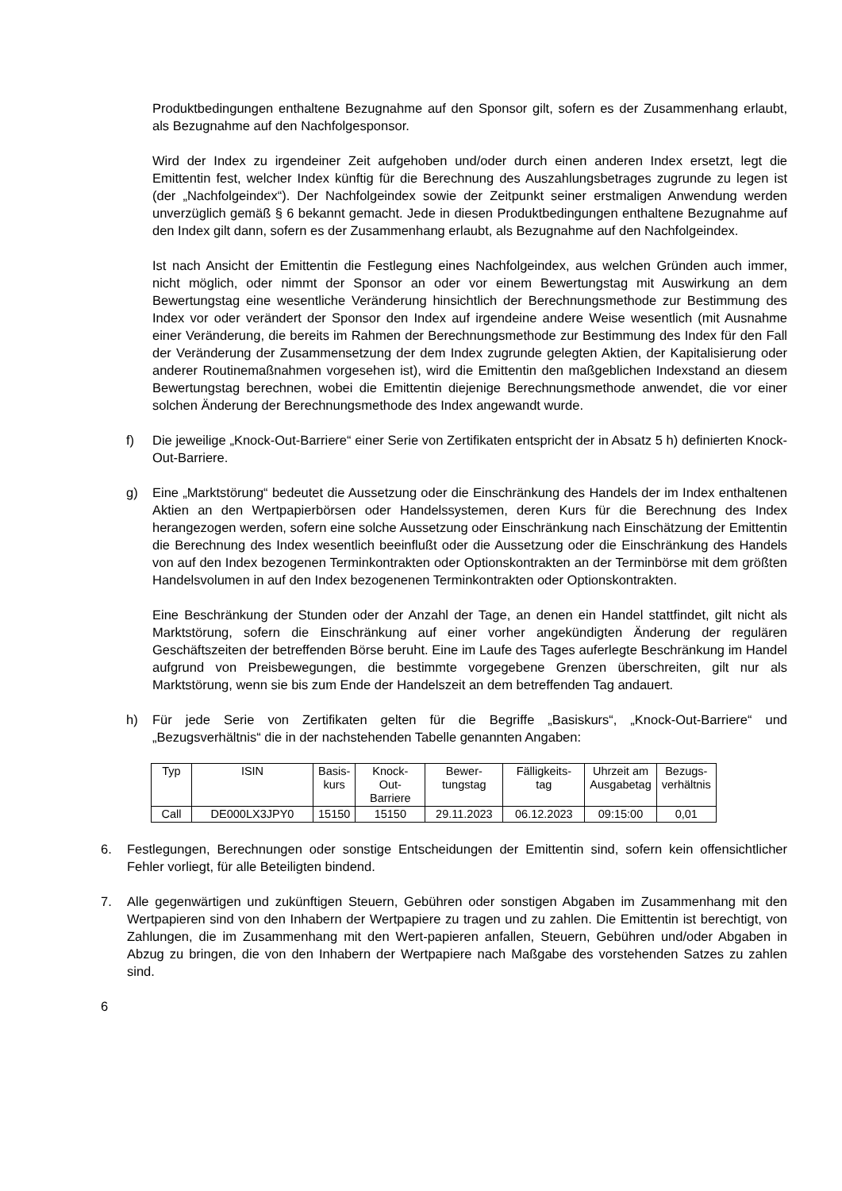Produktbedingungen enthaltene Bezugnahme auf den Sponsor gilt, sofern es der Zusammenhang erlaubt, als Bezugnahme auf den Nachfolgesponsor.
Wird der Index zu irgendeiner Zeit aufgehoben und/oder durch einen anderen Index ersetzt, legt die Emittentin fest, welcher Index künftig für die Berechnung des Auszahlungsbetrages zugrunde zu legen ist (der „Nachfolgeindex“). Der Nachfolgeindex sowie der Zeitpunkt seiner erstmaligen Anwendung werden unverzüglich gemäß § 6 bekannt gemacht. Jede in diesen Produktbedingungen enthaltene Bezugnahme auf den Index gilt dann, sofern es der Zusammenhang erlaubt, als Bezugnahme auf den Nachfolgeindex.
Ist nach Ansicht der Emittentin die Festlegung eines Nachfolgeindex, aus welchen Gründen auch immer, nicht möglich, oder nimmt der Sponsor an oder vor einem Bewertungstag mit Auswirkung an dem Bewertungstag eine wesentliche Veränderung hinsichtlich der Berechnungsmethode zur Bestimmung des Index vor oder verändert der Sponsor den Index auf irgendeine andere Weise wesentlich (mit Ausnahme einer Veränderung, die bereits im Rahmen der Berechnungsmethode zur Bestimmung des Index für den Fall der Veränderung der Zusammensetzung der dem Index zugrunde gelegten Aktien, der Kapitalisierung oder anderer Routinemaßnahmen vorgesehen ist), wird die Emittentin den maßgeblichen Indexstand an diesem Bewertungstag berechnen, wobei die Emittentin diejenige Berechnungsmethode anwendet, die vor einer solchen Änderung der Berechnungsmethode des Index angewandt wurde.
f) Die jeweilige „Knock-Out-Barriere“ einer Serie von Zertifikaten entspricht der in Absatz 5 h) definierten Knock-Out-Barriere.
g) Eine „Marktstörung“ bedeutet die Aussetzung oder die Einschränkung des Handels der im Index enthaltenen Aktien an den Wertpapierbörsen oder Handelssystemen, deren Kurs für die Berechnung des Index herangezogen werden, sofern eine solche Aussetzung oder Einschränkung nach Einschätzung der Emittentin die Berechnung des Index wesentlich beeinflußt oder die Aussetzung oder die Einschränkung des Handels von auf den Index bezogenen Terminkontrakten oder Optionskontrakten an der Terminbörse mit dem größten Handelsvolumen in auf den Index bezogenenen Terminkontrakten oder Optionskontrakten.
Eine Beschränkung der Stunden oder der Anzahl der Tage, an denen ein Handel stattfindet, gilt nicht als Marktstörung, sofern die Einschränkung auf einer vorher angekündigten Änderung der regulären Geschäftszeiten der betreffenden Börse beruht. Eine im Laufe des Tages auferlegte Beschränkung im Handel aufgrund von Preisbewegungen, die bestimmte vorgegebene Grenzen überschreiten, gilt nur als Marktstörung, wenn sie bis zum Ende der Handelszeit an dem betreffenden Tag andauert.
h) Für jede Serie von Zertifikaten gelten für die Begriffe „Basiskurs“, „Knock-Out-Barriere“ und „Bezugsverhältnis“ die in der nachstehenden Tabelle genannten Angaben:
| Typ | ISIN | Basis- kurs | Knock- Out- Barriere | Bewer- tungstag | Fälligkeits- tag | Uhrzeit am Ausgabetag | Bezugs- verhältnis |
| --- | --- | --- | --- | --- | --- | --- | --- |
| Call | DE000LX3JPY0 | 15150 | 15150 | 29.11.2023 | 06.12.2023 | 09:15:00 | 0,01 |
6. Festlegungen, Berechnungen oder sonstige Entscheidungen der Emittentin sind, sofern kein offensichtlicher Fehler vorliegt, für alle Beteiligten bindend.
7. Alle gegenwärtigen und zukünftigen Steuern, Gebühren oder sonstigen Abgaben im Zusammenhang mit den Wertpapieren sind von den Inhabern der Wertpapiere zu tragen und zu zahlen. Die Emittentin ist berechtigt, von Zahlungen, die im Zusammenhang mit den Wert-papieren anfallen, Steuern, Gebühren und/oder Abgaben in Abzug zu bringen, die von den Inhabern der Wertpapiere nach Maßgabe des vorstehenden Satzes zu zahlen sind.
6